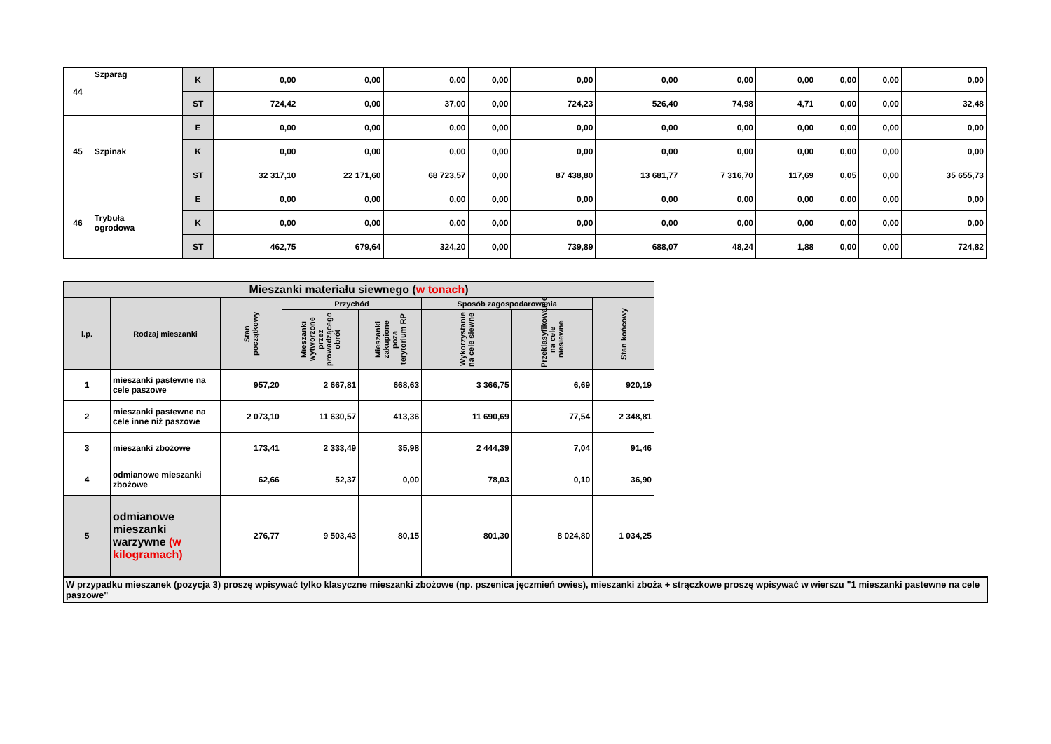| 44 | Szparag | K | 0,00 | 0,00 | 0,00 | 0,00 | 0,00 | 0,00 | 0,00 | 0,00 | 0,00 | 0,00 | 0,00 |
| | | ST | 724,42 | 0,00 | 37,00 | 0,00 | 724,23 | 526,40 | 74,98 | 4,71 | 0,00 | 0,00 | 32,48 |
| 45 | Szpinak | E | 0,00 | 0,00 | 0,00 | 0,00 | 0,00 | 0,00 | 0,00 | 0,00 | 0,00 | 0,00 | 0,00 |
| | | K | 0,00 | 0,00 | 0,00 | 0,00 | 0,00 | 0,00 | 0,00 | 0,00 | 0,00 | 0,00 | 0,00 |
| | | ST | 32 317,10 | 22 171,60 | 68 723,57 | 0,00 | 87 438,80 | 13 681,77 | 7 316,70 | 117,69 | 0,05 | 0,00 | 35 655,73 |
| 46 | Trybuła ogrodowa | E | 0,00 | 0,00 | 0,00 | 0,00 | 0,00 | 0,00 | 0,00 | 0,00 | 0,00 | 0,00 | 0,00 |
| | | K | 0,00 | 0,00 | 0,00 | 0,00 | 0,00 | 0,00 | 0,00 | 0,00 | 0,00 | 0,00 | 0,00 |
| | | ST | 462,75 | 679,64 | 324,20 | 0,00 | 739,89 | 688,07 | 48,24 | 1,88 | 0,00 | 0,00 | 724,82 |
| Mieszanki materiału siewnego ( w tonach ) | | | | | | | |
| --- | --- | --- | --- | --- | --- | --- | --- |
| l.p. | Rodzaj mieszanki | Stan początkowy | Przychód | | Sposób zagospodarowania | | Stan końcowy |
| | | | Mieszanki wytworzone przez prowadzącego obrót | Mieszanki zakupione poza terytorium RP | Wykorzystanie na cele siewne | Przeklasyfikowanie na cele niesiewne | |
| 1 | mieszanki pastewne na cele paszowe | 957,20 | 2 667,81 | 668,63 | 3 366,75 | 6,69 | 920,19 |
| 2 | mieszanki pastewne na cele inne niż paszowe | 2 073,10 | 11 630,57 | 413,36 | 11 690,69 | 77,54 | 2 348,81 |
| 3 | mieszanki zbożowe | 173,41 | 2 333,49 | 35,98 | 2 444,39 | 7,04 | 91,46 |
| 4 | odmianowe mieszanki zbożowe | 62,66 | 52,37 | 0,00 | 78,03 | 0,10 | 36,90 |
| 5 | odmianowe mieszanki warzywne (w kilogramach) | 276,77 | 9 503,43 | 80,15 | 801,30 | 8 024,80 | 1 034,25 |
W przypadku mieszanek (pozycja 3) proszę wpisywać tylko klasyczne mieszanki zbożowe (np. pszenica jęczmień owies), mieszanki zboża + strączkowe proszę wpisywać w wierszu "1 mieszanki pastewne na cele paszowe"